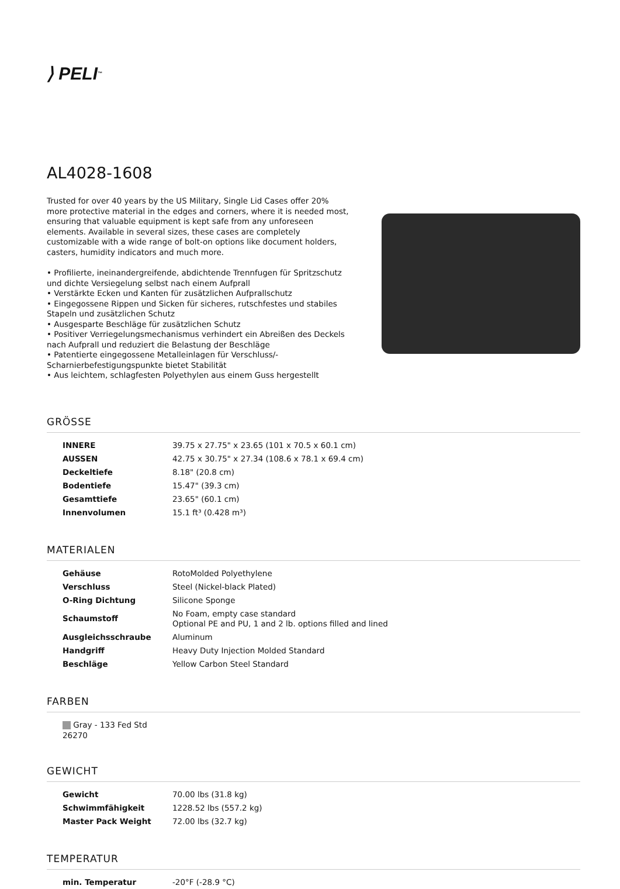⟩ PELI<sup>™</sup>
AL4028-1608
Trusted for over 40 years by the US Military, Single Lid Cases offer 20% more protective material in the edges and corners, where it is needed most, ensuring that valuable equipment is kept safe from any unforeseen elements. Available in several sizes, these cases are completely customizable with a wide range of bolt-on options like document holders, casters, humidity indicators and much more.
• Profilierte, ineinandergreifende, abdichtende Trennfugen für Spritzschutz und dichte Versiegelung selbst nach einem Aufprall
• Verstärkte Ecken und Kanten für zusätzlichen Aufprallschutz
• Eingegossene Rippen und Sicken für sicheres, rutschfestes und stabiles Stapeln und zusätzlichen Schutz
• Ausgesparte Beschläge für zusätzlichen Schutz
• Positiver Verriegelungsmechanismus verhindert ein Abreißen des Deckels nach Aufprall und reduziert die Belastung der Beschläge
• Patentierte eingegossene Metalleinlagen für Verschluss/-Scharnierbefestigungspunkte bietet Stabilität
• Aus leichtem, schlagfesten Polyethylen aus einem Guss hergestellt
GRÖSSE
| INNERE | 39.75 x 27.75" x 23.65 (101 x 70.5 x 60.1 cm) |
| AUSSEN | 42.75 x 30.75" x 27.34 (108.6 x 78.1 x 69.4 cm) |
| Deckeltiefe | 8.18" (20.8 cm) |
| Bodentiefe | 15.47" (39.3 cm) |
| Gesamttiefe | 23.65" (60.1 cm) |
| Innenvolumen | 15.1 ft³ (0.428 m³) |
MATERIALEN
| Gehäuse | RotoMolded Polyethylene |
| Verschluss | Steel (Nickel-black Plated) |
| O-Ring Dichtung | Silicone Sponge |
| Schaumstoff | No Foam, empty case standard Optional PE and PU, 1 and 2 lb. options filled and lined |
| Ausgleichsschraube | Aluminum |
| Handgriff | Heavy Duty Injection Molded Standard |
| Beschläge | Yellow Carbon Steel Standard |
FARBEN
Gray - 133 Fed Std 26270
GEWICHT
| Gewicht | 70.00 lbs (31.8 kg) |
| Schwimmfähigkeit | 1228.52 lbs (557.2 kg) |
| Master Pack Weight | 72.00 lbs (32.7 kg) |
TEMPERATUR
| min. Temperatur | -20°F (-28.9 °C) |